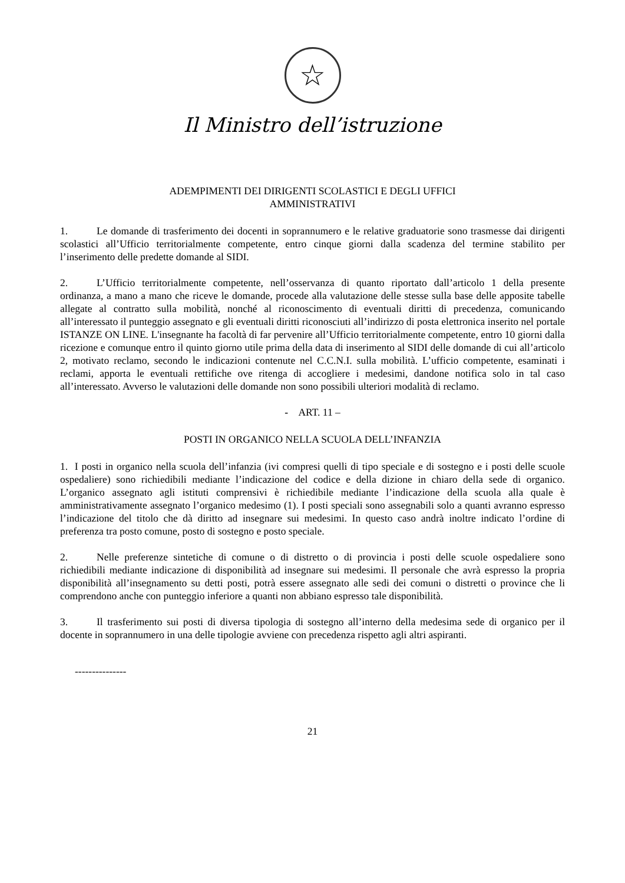☆
Il Ministro dell’istruzione
ADEMPIMENTI DEI DIRIGENTI SCOLASTICI E DEGLI UFFICI
AMMINISTRATIVI
1. Le domande di trasferimento dei docenti in soprannumero e le relative graduatorie sono trasmesse dai dirigenti scolastici all’Ufficio territorialmente competente, entro cinque giorni dalla scadenza del termine stabilito per l’inserimento delle predette domande al SIDI.
2. L’Ufficio territorialmente competente, nell’osservanza di quanto riportato dall’articolo 1 della presente ordinanza, a mano a mano che riceve le domande, procede alla valutazione delle stesse sulla base delle apposite tabelle allegate al contratto sulla mobilità, nonché al riconoscimento di eventuali diritti di precedenza, comunicando all’interessato il punteggio assegnato e gli eventuali diritti riconosciuti all’indirizzo di posta elettronica inserito nel portale ISTANZE ON LINE. L'insegnante ha facoltà di far pervenire all’Ufficio territorialmente competente, entro 10 giorni dalla ricezione e comunque entro il quinto giorno utile prima della data di inserimento al SIDI delle domande di cui all’articolo 2, motivato reclamo, secondo le indicazioni contenute nel C.C.N.I. sulla mobilità. L’ufficio competente, esaminati i reclami, apporta le eventuali rettifiche ove ritenga di accogliere i medesimi, dandone notifica solo in tal caso all’interessato. Avverso le valutazioni delle domande non sono possibili ulteriori modalità di reclamo.
- ART. 11 –
POSTI IN ORGANICO NELLA SCUOLA DELL’INFANZIA
1. I posti in organico nella scuola dell’infanzia (ivi compresi quelli di tipo speciale e di sostegno e i posti delle scuole ospedaliere) sono richiedibili mediante l’indicazione del codice e della dizione in chiaro della sede di organico. L’organico assegnato agli istituti comprensivi è richiedibile mediante l’indicazione della scuola alla quale è amministrativamente assegnato l’organico medesimo (1). I posti speciali sono assegnabili solo a quanti avranno espresso l’indicazione del titolo che dà diritto ad insegnare sui medesimi. In questo caso andrà inoltre indicato l’ordine di preferenza tra posto comune, posto di sostegno e posto speciale.
2. Nelle preferenze sintetiche di comune o di distretto o di provincia i posti delle scuole ospedaliere sono richiedibili mediante indicazione di disponibilità ad insegnare sui medesimi. Il personale che avrà espresso la propria disponibilità all’insegnamento su detti posti, potrà essere assegnato alle sedi dei comuni o distretti o province che li comprendono anche con punteggio inferiore a quanti non abbiano espresso tale disponibilità.
3. Il trasferimento sui posti di diversa tipologia di sostegno all’interno della medesima sede di organico per il docente in soprannumero in una delle tipologie avviene con precedenza rispetto agli altri aspiranti.
---------------
21